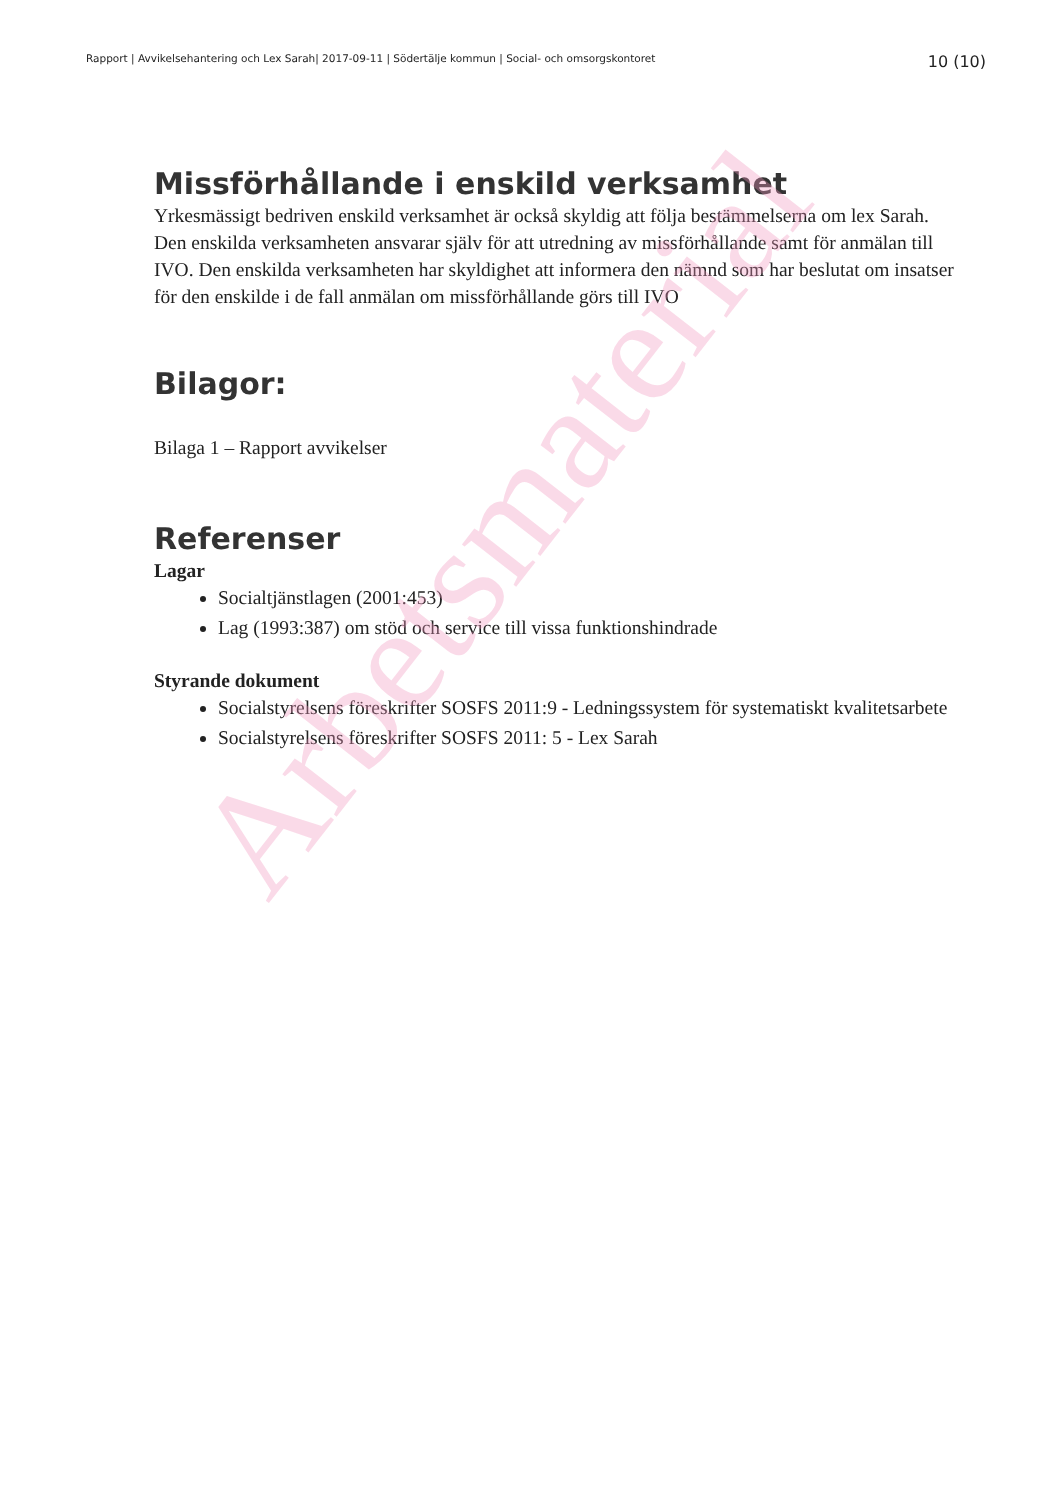Rapport | Avvikelsehantering och Lex Sarah| 2017-09-11 | Södertälje kommun | Social- och omsorgskontoret 10 (10)
Missförhållande i enskild verksamhet
Yrkesmässigt bedriven enskild verksamhet är också skyldig att följa bestämmelserna om lex Sarah. Den enskilda verksamheten ansvarar själv för att utredning av missförhållande samt för anmälan till IVO. Den enskilda verksamheten har skyldighet att informera den nämnd som har beslutat om insatser för den enskilde i de fall anmälan om missförhållande görs till IVO
Bilagor:
Bilaga 1 – Rapport avvikelser
Referenser
Lagar
Socialtjänstlagen (2001:453)
Lag (1993:387) om stöd och service till vissa funktionshindrade
Styrande dokument
Socialstyrelsens föreskrifter SOSFS 2011:9 - Ledningssystem för systematiskt kvalitetsarbete
Socialstyrelsens föreskrifter SOSFS 2011: 5 - Lex Sarah
Arbetsmaterial